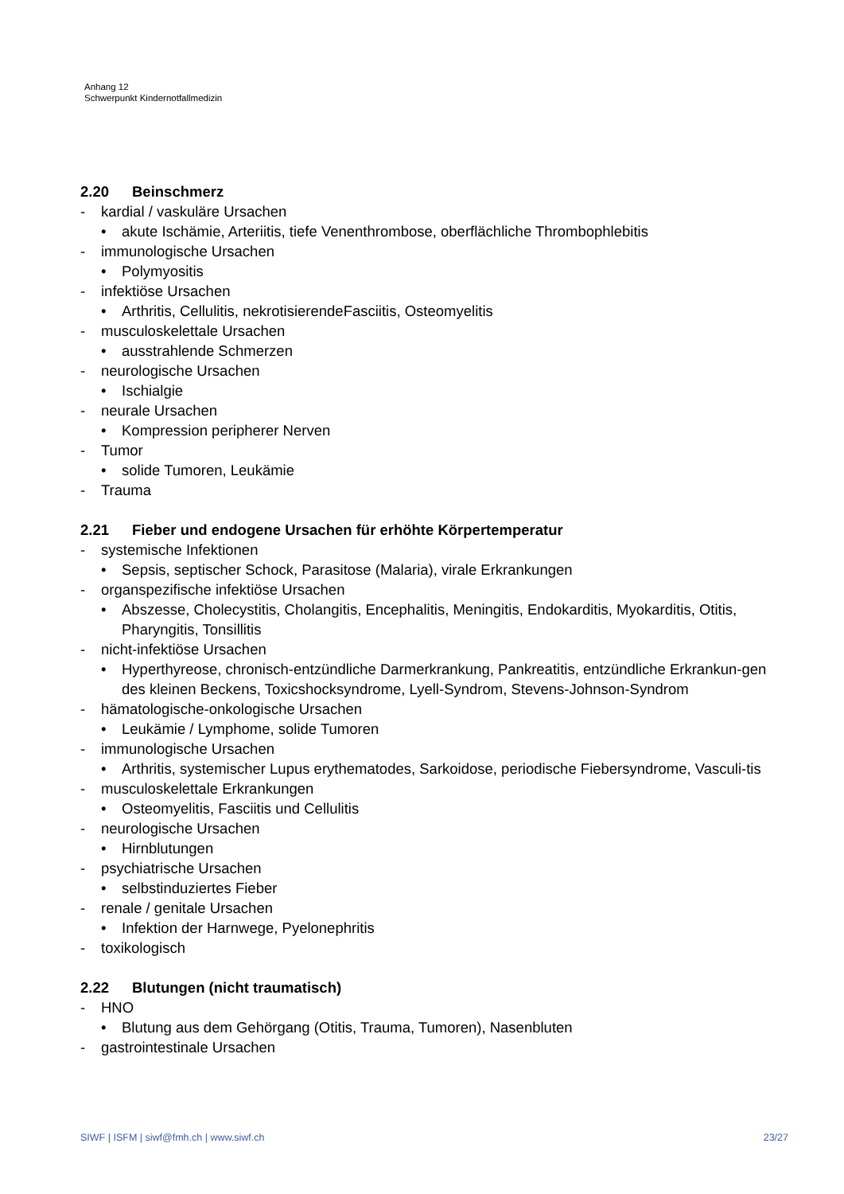Anhang 12
Schwerpunkt Kindernotfallmedizin
2.20 Beinschmerz
- kardial / vaskuläre Ursachen
• akute Ischämie, Arteriitis, tiefe Venenthrombose, oberflächliche Thrombophlebitis
- immunologische Ursachen
• Polymyositis
- infektiöse Ursachen
• Arthritis, Cellulitis, nekrotisierendeFasciitis, Osteomyelitis
- musculoskelettale Ursachen
• ausstrahlende Schmerzen
- neurologische Ursachen
• Ischialgie
- neurale Ursachen
• Kompression peripherer Nerven
- Tumor
• solide Tumoren, Leukämie
- Trauma
2.21 Fieber und endogene Ursachen für erhöhte Körpertemperatur
- systemische Infektionen
• Sepsis, septischer Schock, Parasitose (Malaria), virale Erkrankungen
- organspezifische infektiöse Ursachen
• Abszesse, Cholecystitis, Cholangitis, Encephalitis, Meningitis, Endokarditis, Myokarditis, Otitis, Pharyngitis, Tonsillitis
- nicht-infektiöse Ursachen
• Hyperthyreose, chronisch-entzündliche Darmerkrankung, Pankreatitis, entzündliche Erkrankun-gen des kleinen Beckens, Toxicshocksyndrome, Lyell-Syndrom, Stevens-Johnson-Syndrom
- hämatologische-onkologische Ursachen
• Leukämie / Lymphome, solide Tumoren
- immunologische Ursachen
• Arthritis, systemischer Lupus erythematodes, Sarkoidose, periodische Fiebersyndrome, Vasculi-tis
- musculoskelettale Erkrankungen
• Osteomyelitis, Fasciitis und Cellulitis
- neurologische Ursachen
• Hirnblutungen
- psychiatrische Ursachen
• selbstinduziertes Fieber
- renale / genitale Ursachen
• Infektion der Harnwege, Pyelonephritis
- toxikologisch
2.22 Blutungen (nicht traumatisch)
- HNO
• Blutung aus dem Gehörgang (Otitis, Trauma, Tumoren), Nasenbluten
- gastrointestinale Ursachen
SIWF | ISFM | siwf@fmh.ch | www.siwf.ch 23/27